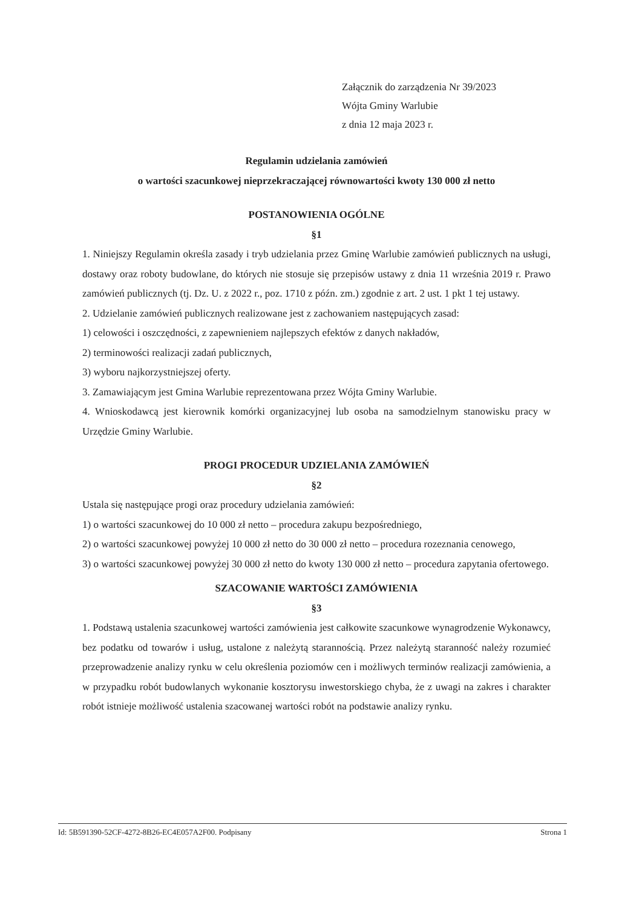Załącznik do zarządzenia Nr 39/2023
Wójta Gminy Warlubie
z dnia 12 maja 2023 r.
Regulamin udzielania zamówień
o wartości szacunkowej nieprzekraczającej równowartości kwoty 130 000 zł netto
POSTANOWIENIA OGÓLNE
§1
1. Niniejszy Regulamin określa zasady i tryb udzielania przez Gminę Warlubie zamówień publicznych na usługi, dostawy oraz roboty budowlane, do których nie stosuje się przepisów ustawy z dnia 11 września 2019 r. Prawo zamówień publicznych (tj. Dz. U. z 2022 r., poz. 1710 z późn. zm.) zgodnie z art. 2 ust. 1 pkt 1 tej ustawy.
2. Udzielanie zamówień publicznych realizowane jest z zachowaniem następujących zasad:
1) celowości i oszczędności, z zapewnieniem najlepszych efektów z danych nakładów,
2) terminowości realizacji zadań publicznych,
3) wyboru najkorzystniejszej oferty.
3. Zamawiającym jest Gmina Warlubie reprezentowana przez Wójta Gminy Warlubie.
4. Wnioskodawcą jest kierownik komórki organizacyjnej lub osoba na samodzielnym stanowisku pracy w Urzędzie Gminy Warlubie.
PROGI PROCEDUR UDZIELANIA ZAMÓWIEŃ
§2
Ustala się następujące progi oraz procedury udzielania zamówień:
1) o wartości szacunkowej do 10 000 zł netto – procedura zakupu bezpośredniego,
2) o wartości szacunkowej powyżej 10 000 zł netto do 30 000 zł netto – procedura rozeznania cenowego,
3) o wartości szacunkowej powyżej 30 000 zł netto do kwoty 130 000 zł netto – procedura zapytania ofertowego.
SZACOWANIE WARTOŚCI ZAMÓWIENIA
§3
1. Podstawą ustalenia szacunkowej wartości zamówienia jest całkowite szacunkowe wynagrodzenie Wykonawcy, bez podatku od towarów i usług, ustalone z należytą starannością. Przez należytą staranność należy rozumieć przeprowadzenie analizy rynku w celu określenia poziomów cen i możliwych terminów realizacji zamówienia, a w przypadku robót budowlanych wykonanie kosztorysu inwestorskiego chyba, że z uwagi na zakres i charakter robót istnieje możliwość ustalenia szacowanej wartości robót na podstawie analizy rynku.
Id: 5B591390-52CF-4272-8B26-EC4E057A2F00. Podpisany Strona 1